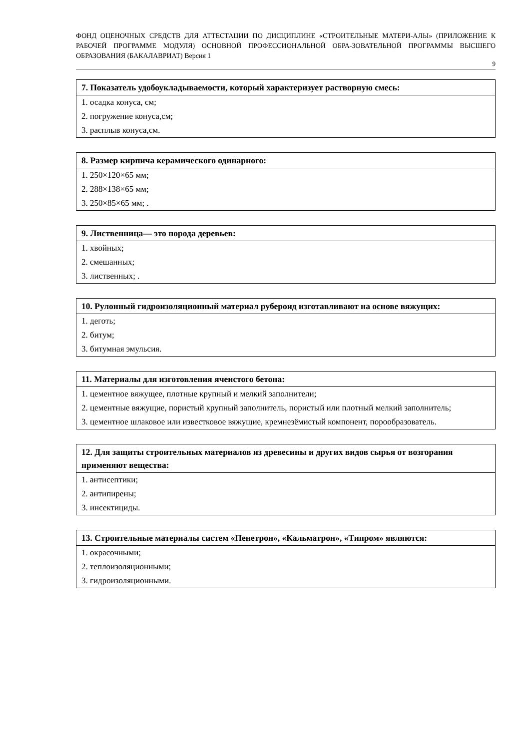ФОНД ОЦЕНОЧНЫХ СРЕДСТВ ДЛЯ АТТЕСТАЦИИ ПО ДИСЦИПЛИНЕ «СТРОИТЕЛЬНЫЕ МАТЕРИ-АЛЫ» (ПРИЛОЖЕНИЕ К РАБОЧЕЙ ПРОГРАММЕ МОДУЛЯ) ОСНОВНОЙ ПРОФЕССИОНАЛЬНОЙ ОБРА-ЗОВАТЕЛЬНОЙ ПРОГРАММЫ ВЫСШЕГО ОБРАЗОВАНИЯ (БАКАЛАВРИАТ) Версия 1
9
| 7. Показатель удобоукладываемости, который характеризует растворную смесь: |
| --- |
| 1. осадка конуса, см; |
| 2. погружение конуса,см; |
| 3. расплыв конуса,см. |
| 8. Размер кирпича керамического одинарного: |
| --- |
| 1. 250×120×65 мм; |
| 2. 288×138×65 мм; |
| 3. 250×85×65 мм; . |
| 9. Лиственница— это порода деревьев: |
| --- |
| 1. хвойных; |
| 2. смешанных; |
| 3. лиственных; . |
| 10. Рулонный гидроизоляционный материал рубероид изготавливают на основе вяжущих: |
| --- |
| 1. деготь; |
| 2. битум; |
| 3. битумная эмульсия. |
| 11. Материалы для изготовления ячеистого бетона: |
| --- |
| 1. цементное вяжущее, плотные крупный и мелкий заполнители; |
| 2. цементные вяжущие, пористый крупный заполнитель, пористый или плотный мелкий заполнитель; |
| 3. цементное шлаковое или известковое вяжущие, кремнезёмистый компонент, порообразователь. |
| 12. Для защиты строительных материалов из древесины и других видов сырья от возгорания применяют вещества: |
| --- |
| 1. антисептики; |
| 2. антипирены; |
| 3. инсектициды. |
| 13. Строительные материалы систем «Пенетрон», «Кальматрон», «Типром» являются: |
| --- |
| 1. окрасочными; |
| 2. теплоизоляционными; |
| 3. гидроизоляционными. |